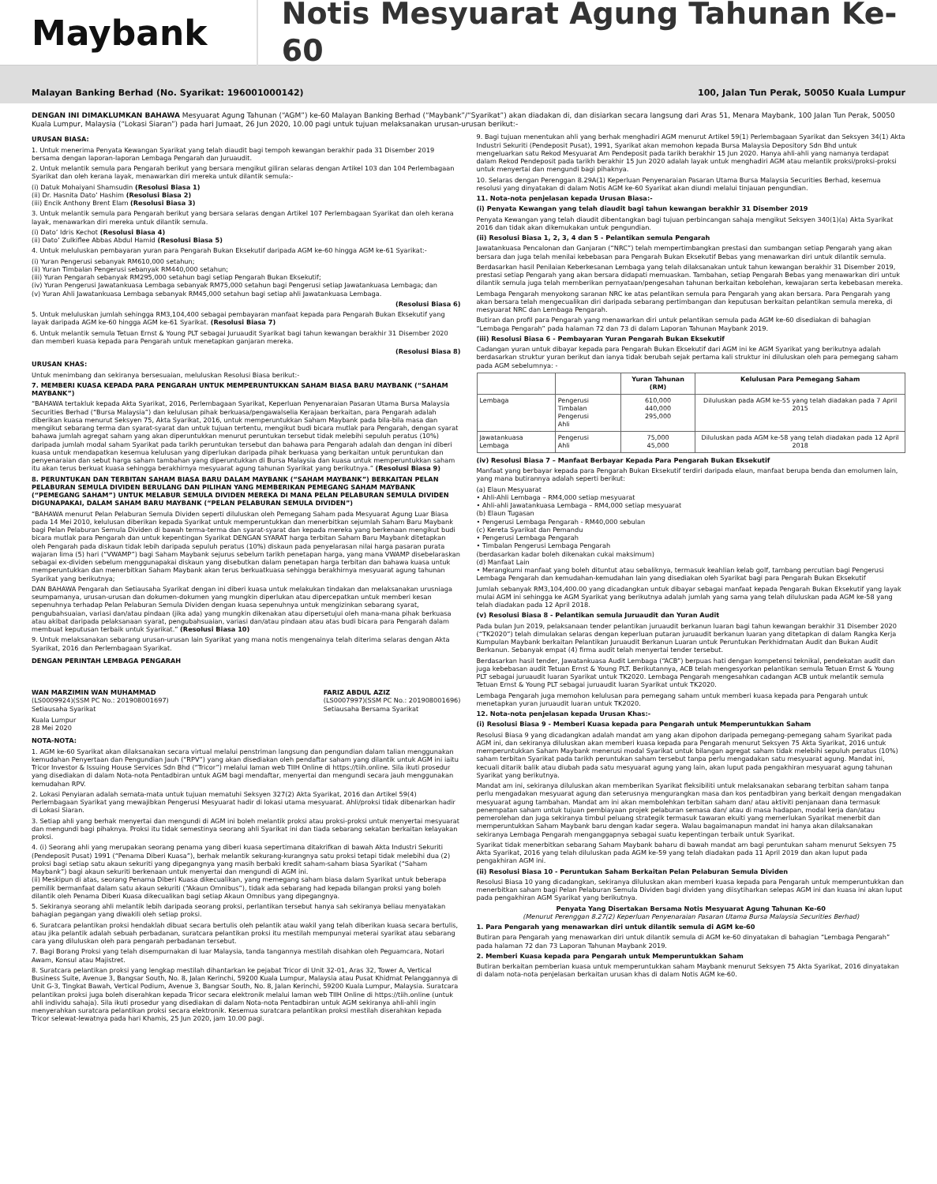Maybank
Notis Mesyuarat Agung Tahunan Ke-60
Malayan Banking Berhad (No. Syarikat: 196001000142) 100, Jalan Tun Perak, 50050 Kuala Lumpur
DENGAN INI DIMAKLUMKAN BAHAWA Mesyuarat Agung Tahunan (“AGM”) ke-60 Malayan Banking Berhad (“Maybank”/“Syarikat”) akan diadakan di, dan disiarkan secara langsung dari Aras 51, Menara Maybank, 100 Jalan Tun Perak, 50050 Kuala Lumpur, Malaysia (“Lokasi Siaran”) pada hari Jumaat, 26 Jun 2020, 10.00 pagi untuk tujuan melaksanakan urusan-urusan berikut:-
URUSAN BIASA:
1. Untuk menerima Penyata Kewangan Syarikat yang telah diaudit bagi tempoh kewangan berakhir pada 31 Disember 2019 bersama dengan laporan-laporan Lembaga Pengarah dan Juruaudit.
2. Untuk melantik semula para Pengarah berikut yang bersara mengikut giliran selaras dengan Artikel 103 dan 104 Perlembagaan Syarikat dan oleh kerana layak, menawarkan diri mereka untuk dilantik semula:-
(i) Datuk Mohaiyani Shamsudin (Resolusi Biasa 1)
(ii) Dr. Hasnita Dato’ Hashim (Resolusi Biasa 2)
(iii) Encik Anthony Brent Elam (Resolusi Biasa 3)
3. Untuk melantik semula para Pengarah berikut yang bersara selaras dengan Artikel 107 Perlembagaan Syarikat dan oleh kerana layak, menawarkan diri mereka untuk dilantik semula.
(i) Dato’ Idris Kechot (Resolusi Biasa 4)
(ii) Dato’ Zulkiflee Abbas Abdul Hamid (Resolusi Biasa 5)
4. Untuk meluluskan pembayaran yuran para Pengarah Bukan Eksekutif daripada AGM ke-60 hingga AGM ke-61 Syarikat:-
(i) Yuran Pengerusi sebanyak RM610,000 setahun;
(ii) Yuran Timbalan Pengerusi sebanyak RM440,000 setahun;
(iii) Yuran Pengarah sebanyak RM295,000 setahun bagi setiap Pengarah Bukan Eksekutif;
(iv) Yuran Pengerusi Jawatankuasa Lembaga sebanyak RM75,000 setahun bagi Pengerusi setiap Jawatankuasa Lembaga; dan
(v) Yuran Ahli Jawatankuasa Lembaga sebanyak RM45,000 setahun bagi setiap ahli Jawatankuasa Lembaga.
(Resolusi Biasa 6)
5. Untuk meluluskan jumlah sehingga RM3,104,400 sebagai pembayaran manfaat kepada para Pengarah Bukan Eksekutif yang layak daripada AGM ke-60 hingga AGM ke-61 Syarikat. (Resolusi Biasa 7)
6. Untuk melantik semula Tetuan Ernst & Young PLT sebagai Juruaudit Syarikat bagi tahun kewangan berakhir 31 Disember 2020 dan memberi kuasa kepada para Pengarah untuk menetapkan ganjaran mereka.
(Resolusi Biasa 8)
URUSAN KHAS:
Untuk menimbang dan sekiranya bersesuaian, meluluskan Resolusi Biasa berikut:-
7. MEMBERI KUASA KEPADA PARA PENGARAH UNTUK MEMPERUNTUKKAN SAHAM BIASA BARU MAYBANK (“SAHAM MAYBANK”)
“BAHAWA tertakluk kepada Akta Syarikat, 2016, Perlembagaan Syarikat, Keperluan Penyenaraian Pasaran Utama Bursa Malaysia Securities Berhad (“Bursa Malaysia”) dan kelulusan pihak berkuasa/pengawalselia Kerajaan berkaitan, para Pengarah adalah diberikan kuasa menurut Seksyen 75, Akta Syarikat, 2016, untuk memperuntukkan Saham Maybank pada bila-bila masa dan mengikut sebarang terma dan syarat-syarat dan untuk tujuan tertentu, mengikut budi bicara mutlak para Pengarah, dengan syarat bahawa jumlah agregat saham yang akan diperuntukkan menurut peruntukan tersebut tidak melebihi sepuluh peratus (10%) daripada jumlah modal saham Syarikat pada tarikh peruntukan tersebut dan bahawa para Pengarah adalah dan dengan ini diberi kuasa untuk mendapatkan kesemua kelulusan yang diperlukan daripada pihak berkuasa yang berkaitan untuk peruntukan dan penyenaraian dan sebut harga saham tambahan yang diperuntukkan di Bursa Malaysia dan kuasa untuk memperuntukkan saham itu akan terus berkuat kuasa sehingga berakhirnya mesyuarat agung tahunan Syarikat yang berikutnya.” (Resolusi Biasa 9)
8. PERUNTUKAN DAN TERBITAN SAHAM BIASA BARU DALAM MAYBANK (“SAHAM MAYBANK”) BERKAITAN PELAN PELABURAN SEMULA DIVIDEN BERULANG DAN PILIHAN YANG MEMBERIKAN PEMEGANG SAHAM MAYBANK (“PEMEGANG SAHAM”) UNTUK MELABUR SEMULA DIVIDEN MEREKA DI MANA PELAN PELABURAN SEMULA DIVIDEN DIGUNAPAKAI, DALAM SAHAM BARU MAYBANK (“PELAN PELABURAN SEMULA DIVIDEN”)
“BAHAWA menurut Pelan Pelaburan Semula Dividen seperti diluluskan oleh Pemegang Saham pada Mesyuarat Agung Luar Biasa pada 14 Mei 2010, kelulusan diberikan kepada Syarikat untuk memperuntukkan dan menerbitkan sejumlah Saham Baru Maybank bagi Pelan Pelaburan Semula Dividen di bawah terma-terma dan syarat-syarat dan kepada mereka yang berkenaan mengikut budi bicara mutlak para Pengarah dan untuk kepentingan Syarikat DENGAN SYARAT harga terbitan Saham Baru Maybank ditetapkan oleh Pengarah pada diskaun tidak lebih daripada sepuluh peratus (10%) diskaun pada penyelarasan nilai harga pasaran purata wajaran lima (5) hari (“VWAMP”) bagi Saham Maybank sejurus sebelum tarikh penetapan harga, yang mana VWAMP disebelaraskan sebagai ex-dividen sebelum menggunapakai diskaun yang disebutkan dalam penetapan harga terbitan dan bahawa kuasa untuk memperuntukkan dan menerbitkan Saham Maybank akan terus berkuatkuasa sehingga berakhirnya mesyuarat agung tahunan Syarikat yang berikutnya;
DAN BAHAWA Pengarah dan Setiausaha Syarikat dengan ini diberi kuasa untuk melakukan tindakan dan melaksanakan urusniaga seumpamanya, urusan-urusan dan dokumen-dokumen yang mungkin diperlukan atau dipercepatkan untuk memberi kesan sepenuhnya terhadap Pelan Pelaburan Semula Dividen dengan kuasa sepenuhnya untuk mengizinkan sebarang syarat, pengubahsuaian, variasi dan/atau pindaan (jika ada) yang mungkin dikenakan atau dipersetujui oleh mana-mana pihak berkuasa atau akibat daripada pelaksanaan syarat, pengubahsuaian, variasi dan/atau pindaan atau atas budi bicara para Pengarah dalam membuat keputusan terbaik untuk Syarikat.” (Resolusi Biasa 10)
9. Untuk melaksanakan sebarang urusan-urusan lain Syarikat yang mana notis mengenainya telah diterima selaras dengan Akta Syarikat, 2016 dan Perlembagaan Syarikat.
DENGAN PERINTAH LEMBAGA PENGARAH
WAN MARZIMIN WAN MUHAMMAD
(LS0009924)(SSM PC No.: 201908001697)
Setiausaha Syarikat
FARIZ ABDUL AZIZ
(LS0007997)(SSM PC No.: 201908001696)
Setiausaha Bersama Syarikat
Kuala Lumpur
28 Mei 2020
NOTA-NOTA:
1. AGM ke-60 Syarikat akan dilaksanakan secara virtual melalui penstriman langsung dan pengundian dalam talian menggunakan kemudahan Penyertaan dan Pengundian Jauh (“RPV”) yang akan disediakan oleh pendaftar saham yang dilantik untuk AGM ini iaitu Tricor Investor & Issuing House Services Sdn Bhd (“Tricor”) melalui laman web TIIH Online di https://tiih.online. Sila ikuti prosedur yang disediakan di dalam Nota-nota Pentadbiran untuk AGM bagi mendaftar, menyertai dan mengundi secara jauh menggunakan kemudahan RPV.
2. Lokasi Penyiaran adalah semata-mata untuk tujuan mematuhi Seksyen 327(2) Akta Syarikat, 2016 dan Artikel 59(4) Perlembagaan Syarikat yang mewajibkan Pengerusi Mesyuarat hadir di lokasi utama mesyuarat. Ahli/proksi tidak dibenarkan hadir di Lokasi Siaran.
3. Setiap ahli yang berhak menyertai dan mengundi di AGM ini boleh melantik proksi atau proksi-proksi untuk menyertai mesyuarat dan mengundi bagi pihaknya. Proksi itu tidak semestinya seorang ahli Syarikat ini dan tiada sebarang sekatan berkaitan kelayakan proksi.
4. (i) Seorang ahli yang merupakan seorang penama yang diberi kuasa sepertimana ditakrifkan di bawah Akta Industri Sekuriti (Pendeposit Pusat) 1991 (“Penama Diberi Kuasa”), berhak melantik sekurang-kurangnya satu proksi tetapi tidak melebihi dua (2) proksi bagi setiap satu akaun sekuriti yang dipegangnya yang masih berbaki kredit saham-saham biasa Syarikat (“Saham Maybank”) bagi akaun sekuriti berkenaan untuk menyertai dan mengundi di AGM ini.
(ii) Meskipun di atas, seorang Penama Diberi Kuasa dikecualikan, yang memegang saham biasa dalam Syarikat untuk beberapa pemilik bermanfaat dalam satu akaun sekuriti (“Akaun Omnibus”), tidak ada sebarang had kepada bilangan proksi yang boleh dilantik oleh Penama Diberi Kuasa dikecualikan bagi setiap Akaun Omnibus yang dipegangnya.
5. Sekiranya seorang ahli melantik lebih daripada seorang proksi, perlantikan tersebut hanya sah sekiranya beliau menyatakan bahagian pegangan yang diwakili oleh setiap proksi.
6. Suratcara pelantikan proksi hendaklah dibuat secara bertulis oleh pelantik atau wakil yang telah diberikan kuasa secara bertulis, atau jika pelantik adalah sebuah perbadanan, suratcara pelantikan proksi itu mestilah mempunyai meterai syarikat atau sebarang cara yang diluluskan oleh para pengarah perbadanan tersebut.
7. Bagi Borang Proksi yang telah disempurnakan di luar Malaysia, tanda tangannya mestilah disahkan oleh Peguamcara, Notari Awam, Konsul atau Majistret.
8. Suratcara pelantikan proksi yang lengkap mestilah dihantarkan ke pejabat Tricor di Unit 32-01, Aras 32, Tower A, Vertical Business Suite, Avenue 3, Bangsar South, No. 8, Jalan Kerinchi, 59200 Kuala Lumpur, Malaysia atau Pusat Khidmat Pelanggannya di Unit G-3, Tingkat Bawah, Vertical Podium, Avenue 3, Bangsar South, No. 8, Jalan Kerinchi, 59200 Kuala Lumpur, Malaysia. Suratcara pelantikan proksi juga boleh diserahkan kepada Tricor secara elektronik melalui laman web TIIH Online di https://tiih.online (untuk ahli individu sahaja). Sila ikuti prosedur yang disediakan di dalam Nota-nota Pentadbiran untuk AGM sekiranya ahli-ahli ingin menyerahkan suratcara pelantikan proksi secara elektronik. Kesemua suratcara pelantikan proksi mestilah diserahkan kepada Tricor selewat-lewatnya pada hari Khamis, 25 Jun 2020, jam 10.00 pagi.
9. Bagi tujuan menentukan ahli yang berhak menghadiri AGM menurut Artikel 59(1) Perlembagaan Syarikat dan Seksyen 34(1) Akta Industri Sekuriti (Pendeposit Pusat), 1991, Syarikat akan memohon kepada Bursa Malaysia Depository Sdn Bhd untuk mengeluarkan satu Rekod Mesyuarat Am Pendeposit pada tarikh berakhir 15 Jun 2020. Hanya ahli-ahli yang namanya terdapat dalam Rekod Pendeposit pada tarikh berakhir 15 Jun 2020 adalah layak untuk menghadiri AGM atau melantik proksi/proksi-proksi untuk menyertai dan mengundi bagi pihaknya.
10. Selaras dengan Perenggan 8.29A(1) Keperluan Penyenaraian Pasaran Utama Bursa Malaysia Securities Berhad, kesemua resolusi yang dinyatakan di dalam Notis AGM ke-60 Syarikat akan diundi melalui tinjauan pengundian.
11. Nota-nota penjelasan kepada Urusan Biasa:-
(i) Penyata Kewangan yang telah diaudit bagi tahun kewangan berakhir 31 Disember 2019
Penyata Kewangan yang telah diaudit dibentangkan bagi tujuan perbincangan sahaja mengikut Seksyen 340(1)(a) Akta Syarikat 2016 dan tidak akan dikemukakan untuk pengundian.
(ii) Resolusi Biasa 1, 2, 3, 4 dan 5 - Pelantikan semula Pengarah
Jawatankuasa Pencalonan dan Ganjaran (“NRC”) telah mempertimbangkan prestasi dan sumbangan setiap Pengarah yang akan bersara dan juga telah menilai kebebasan para Pengarah Bukan Eksekutif Bebas yang menawarkan diri untuk dilantik semula.
Berdasarkan hasil Penilaian Keberkesanan Lembaga yang telah dilaksanakan untuk tahun kewangan berakhir 31 Disember 2019, prestasi setiap Pengarah yang akan bersara didapati memuaskan. Tambahan, setiap Pengarah Bebas yang menawarkan diri untuk dilantik semula juga telah memberikan pernyataan/pengesahan tahunan berkaitan kebolehan, kewajaran serta kebebasan mereka.
Lembaga Pengarah menyokong saranan NRC ke atas pelantikan semula para Pengarah yang akan bersara. Para Pengarah yang akan bersara telah mengecualikan diri daripada sebarang pertimbangan dan keputusan berkaitan pelantikan semula mereka, di mesyuarat NRC dan Lembaga Pengarah.
Butiran dan profil para Pengarah yang menawarkan diri untuk pelantikan semula pada AGM ke-60 disediakan di bahagian “Lembaga Pengarah” pada halaman 72 dan 73 di dalam Laporan Tahunan Maybank 2019.
(iii) Resolusi Biasa 6 - Pembayaran Yuran Pengarah Bukan Eksekutif
Cadangan yuran untuk dibayar kepada para Pengarah Bukan Eksekutif dari AGM ini ke AGM Syarikat yang berikutnya adalah berdasarkan struktur yuran berikut dan ianya tidak berubah sejak pertama kali struktur ini diluluskan oleh para pemegang saham pada AGM sebelumnya: -
| | | Yuran Tahunan (RM) | Kelulusan Para Pemegang Saham |
| --- | --- | --- | --- |
| Lembaga | Pengerusi Timbalan Pengerusi Ahli | 610,000 440,000 295,000 | Diluluskan pada AGM ke-55 yang telah diadakan pada 7 April 2015 |
| Jawatankuasa Lembaga | Pengerusi Ahli | 75,000 45,000 | Diluluskan pada AGM ke-58 yang telah diadakan pada 12 April 2018 |
(iv) Resolusi Biasa 7 – Manfaat Berbayar Kepada Para Pengarah Bukan Eksekutif
Manfaat yang berbayar kepada para Pengarah Bukan Eksekutif terdiri daripada elaun, manfaat berupa benda dan emolumen lain, yang mana butirannya adalah seperti berikut:
(a) Elaun Mesyuarat
• Ahli-Ahli Lembaga – RM4,000 setiap mesyuarat
• Ahli-ahli Jawatankuasa Lembaga – RM4,000 setiap mesyuarat
(b) Elaun Tugasan
• Pengerusi Lembaga Pengarah - RM40,000 sebulan
(c) Kereta Syarikat dan Pemandu
• Pengerusi Lembaga Pengarah
• Timbalan Pengerusi Lembaga Pengarah
(berdasarkan kadar boleh dikenakan cukai maksimum)
(d) Manfaat Lain
• Merangkumi manfaat yang boleh dituntut atau sebaliknya, termasuk keahlian kelab golf, tambang percutian bagi Pengerusi Lembaga Pengarah dan kemudahan-kemudahan lain yang disediakan oleh Syarikat bagi para Pengarah Bukan Eksekutif
Jumlah sebanyak RM3,104,400.00 yang dicadangkan untuk dibayar sebagai manfaat kepada Pengarah Bukan Eksekutif yang layak mulai AGM ini sehingga ke AGM Syarikat yang berikutnya adalah jumlah yang sama yang telah diluluskan pada AGM ke-58 yang telah diadakan pada 12 April 2018.
(v) Resolusi Biasa 8 - Pelantikan semula Juruaudit dan Yuran Audit
Pada bulan Jun 2019, pelaksanaan tender pelantikan juruaudit berkanun luaran bagi tahun kewangan berakhir 31 Disember 2020 (“TK2020”) telah dimulakan selaras dengan keperluan putaran juruaudit berkanun luaran yang ditetapkan di dalam Rangka Kerja Kumpulan Maybank berkaitan Pelantikan Juruaudit Berkanun Luaran untuk Peruntukan Perkhidmatan Audit dan Bukan Audit Berkanun. Sebanyak empat (4) firma audit telah menyertai tender tersebut.
Berdasarkan hasil tender, Jawatankuasa Audit Lembaga (“ACB”) berpuas hati dengan kompetensi teknikal, pendekatan audit dan juga kebebasan audit Tetuan Ernst & Young PLT. Berikutannya, ACB telah mengesyorkan pelantikan semula Tetuan Ernst & Young PLT sebagai juruaudit luaran Syarikat untuk TK2020. Lembaga Pengarah mengesahkan cadangan ACB untuk melantik semula Tetuan Ernst & Young PLT sebagai juruaudit luaran Syarikat untuk TK2020.
Lembaga Pengarah juga memohon kelulusan para pemegang saham untuk memberi kuasa kepada para Pengarah untuk menetapkan yuran juruaudit luaran untuk TK2020.
12. Nota-nota penjelasan kepada Urusan Khas:-
(i) Resolusi Biasa 9 - Memberi Kuasa kepada para Pengarah untuk Memperuntukkan Saham
Resolusi Biasa 9 yang dicadangkan adalah mandat am yang akan dipohon daripada pemegang-pemegang saham Syarikat pada AGM ini, dan sekiranya diluluskan akan memberi kuasa kepada para Pengarah menurut Seksyen 75 Akta Syarikat, 2016 untuk memperuntukkan Saham Maybank menerusi modal Syarikat untuk bilangan agregat saham tidak melebihi sepuluh peratus (10%) saham terbitan Syarikat pada tarikh peruntukan saham tersebut tanpa perlu mengadakan satu mesyuarat agung. Mandat ini, kecuali ditarik balik atau diubah pada satu mesyuarat agung yang lain, akan luput pada pengakhiran mesyuarat agung tahunan Syarikat yang berikutnya.
Mandat am ini, sekiranya diluluskan akan memberikan Syarikat fleksibiliti untuk melaksanakan sebarang terbitan saham tanpa perlu mengadakan mesyuarat agung dan seterusnya mengurangkan masa dan kos pentadbiran yang berkait dengan mengadakan mesyuarat agung tambahan. Mandat am ini akan membolehkan terbitan saham dan/ atau aktiviti penjanaan dana termasuk penempatan saham untuk tujuan pembiayaan projek pelaburan semasa dan/ atau di masa hadapan, modal kerja dan/atau pemerolehan dan juga sekiranya timbul peluang strategik termasuk tawaran ekuiti yang memerlukan Syarikat menerbit dan memperuntukkan Saham Maybank baru dengan kadar segera. Walau bagaimanapun mandat ini hanya akan dilaksanakan sekiranya Lembaga Pengarah menganggapnya sebagai suatu kepentingan terbaik untuk Syarikat.
Syarikat tidak menerbitkan sebarang Saham Maybank baharu di bawah mandat am bagi peruntukan saham menurut Seksyen 75 Akta Syarikat, 2016 yang telah diluluskan pada AGM ke-59 yang telah diadakan pada 11 April 2019 dan akan luput pada pengakhiran AGM ini.
(ii) Resolusi Biasa 10 - Peruntukan Saham Berkaitan Pelan Pelaburan Semula Dividen
Resolusi Biasa 10 yang dicadangkan, sekiranya diluluskan akan memberi kuasa kepada para Pengarah untuk memperuntukkan dan menerbitkan saham bagi Pelan Pelaburan Semula Dividen bagi dividen yang diisytiharkan selepas AGM ini dan kuasa ini akan luput pada pengakhiran AGM Syarikat yang berikutnya.
Penyata Yang Disertakan Bersama Notis Mesyuarat Agung Tahunan Ke-60
(Menurut Perenggan 8.27(2) Keperluan Penyenaraian Pasaran Utama Bursa Malaysia Securities Berhad)
1. Para Pengarah yang menawarkan diri untuk dilantik semula di AGM ke-60
Butiran para Pengarah yang menawarkan diri untuk dilantik semula di AGM ke-60 dinyatakan di bahagian “Lembaga Pengarah” pada halaman 72 dan 73 Laporan Tahunan Maybank 2019.
2. Memberi Kuasa kepada para Pengarah untuk Memperuntukkan Saham
Butiran berkaitan pemberian kuasa untuk memperuntukkan saham Maybank menurut Seksyen 75 Akta Syarikat, 2016 dinyatakan di dalam nota-nota penjelasan berkaitan urusan khas di dalam Notis AGM ke-60.